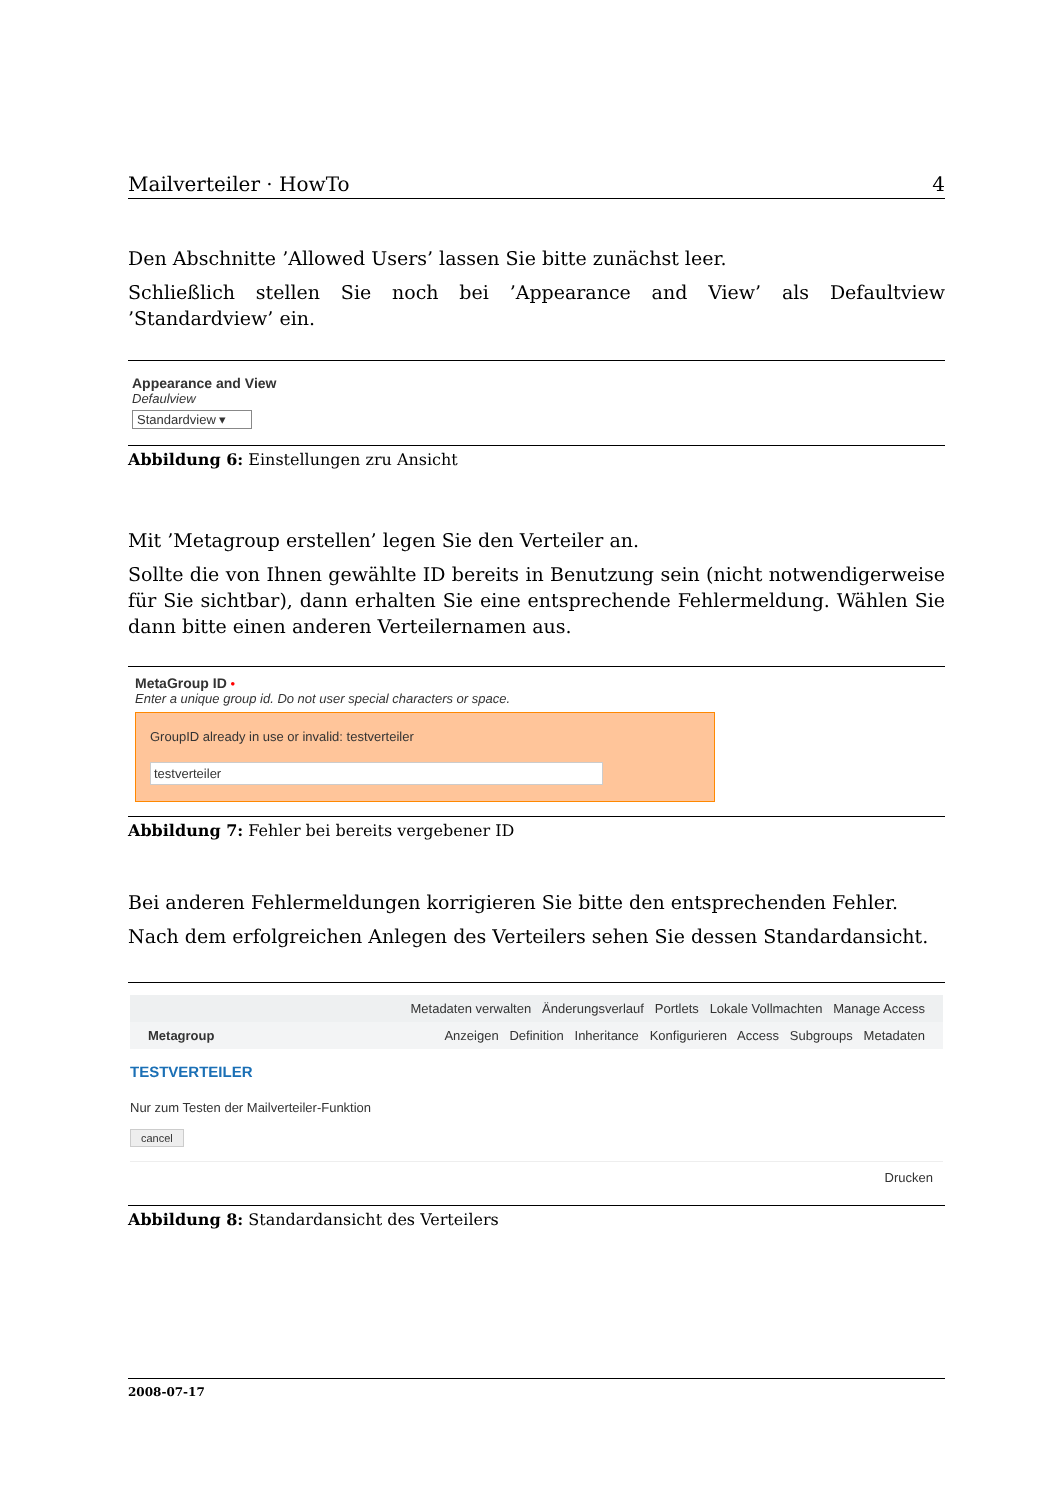Mailverteiler · HowTo 4
Den Abschnitte ’Allowed Users’ lassen Sie bitte zunächst leer.
Schließlich stellen Sie noch bei ’Appearance and View’ als Defaultview ’Standardview’ ein.
Appearance and View
Defaulview
Standardview ▾
Abbildung 6: Einstellungen zru Ansicht
Mit ’Metagroup erstellen’ legen Sie den Verteiler an.
Sollte die von Ihnen gewählte ID bereits in Benutzung sein (nicht notwendigerweise für Sie sichtbar), dann erhalten Sie eine entsprechende Fehlermeldung. Wählen Sie dann bitte einen anderen Verteilernamen aus.
MetaGroup ID •
Enter a unique group id. Do not user special characters or space.
GroupID already in use or invalid: testverteiler
testverteiler
Abbildung 7: Fehler bei bereits vergebener ID
Bei anderen Fehlermeldungen korrigieren Sie bitte den entsprechenden Fehler.
Nach dem erfolgreichen Anlegen des Verteilers sehen Sie dessen Standardansicht.
Metadaten verwalten Änderungsverlauf Portlets Lokale Vollmachten Manage Access
Metagroup Anzeigen Definition Inheritance Konfigurieren Access Subgroups Metadaten
TESTVERTEILER
Nur zum Testen der Mailverteiler-Funktion
cancel
Drucken
Abbildung 8: Standardansicht des Verteilers
2008-07-17